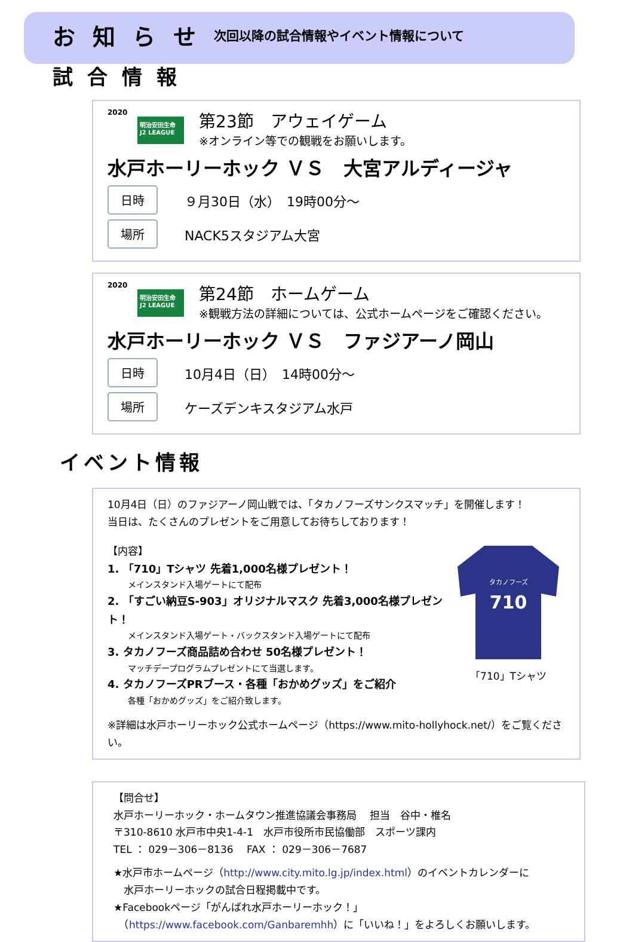お 知 ら せ
次回以降の試合情報やイベント情報について
試 合 情 報
2020
明治安田生命
J2 LEAGUE
第23節　アウェイゲーム
※オンライン等での観戦をお願いします。
水戸ホーリーホック ＶＳ　大宮アルディージャ
日時
９月30日（水）　19時00分～
場所
NACK5スタジアム大宮
2020
明治安田生命
J2 LEAGUE
第24節　ホームゲーム
※観戦方法の詳細については、公式ホームページをご確認ください。
水戸ホーリーホック ＶＳ　ファジアーノ岡山
日時
10月4日（日）　14時00分～
場所
ケーズデンキスタジアム水戸
イベント情報
10月4日（日）のファジアーノ岡山戦では、「タカノフーズサンクスマッチ」を開催します！
当日は、たくさんのプレゼントをご用意してお待ちしております！
【内容】
1. 「710」Tシャツ 先着1,000名様プレゼント！
メインスタンド入場ゲートにて配布
2. 「すごい納豆S-903」オリジナルマスク 先着3,000名様プレゼント！
メインスタンド入場ゲート・バックスタンド入場ゲートにて配布
3. タカノフーズ商品詰め合わせ 50名様プレゼント！
マッチデープログラムプレゼントにて当選します。
4. タカノフーズPRブース・各種「おかめグッズ」をご紹介
各種「おかめグッズ」をご紹介致します。
710
タカノフーズ
「710」Tシャツ
※詳細は水戸ホーリーホック公式ホームページ（https://www.mito-hollyhock.net/）をご覧ください。
【問合せ】
水戸ホーリーホック・ホームタウン推進協議会事務局　 担当　谷中・椎名
〒310-8610 水戸市中央1-4-1　水戸市役所市民協働部　スポーツ課内
TEL ： 029－306－8136　 FAX ： 029－306－7687
★水戸市ホームページ（http://www.city.mito.lg.jp/index.html）のイベントカレンダーに
　水戸ホーリーホックの試合日程掲載中です。
★Facebookページ「がんばれ水戸ホーリーホック！」
　（https://www.facebook.com/Ganbaremhh）に「いいね！」をよろしくお願いします。